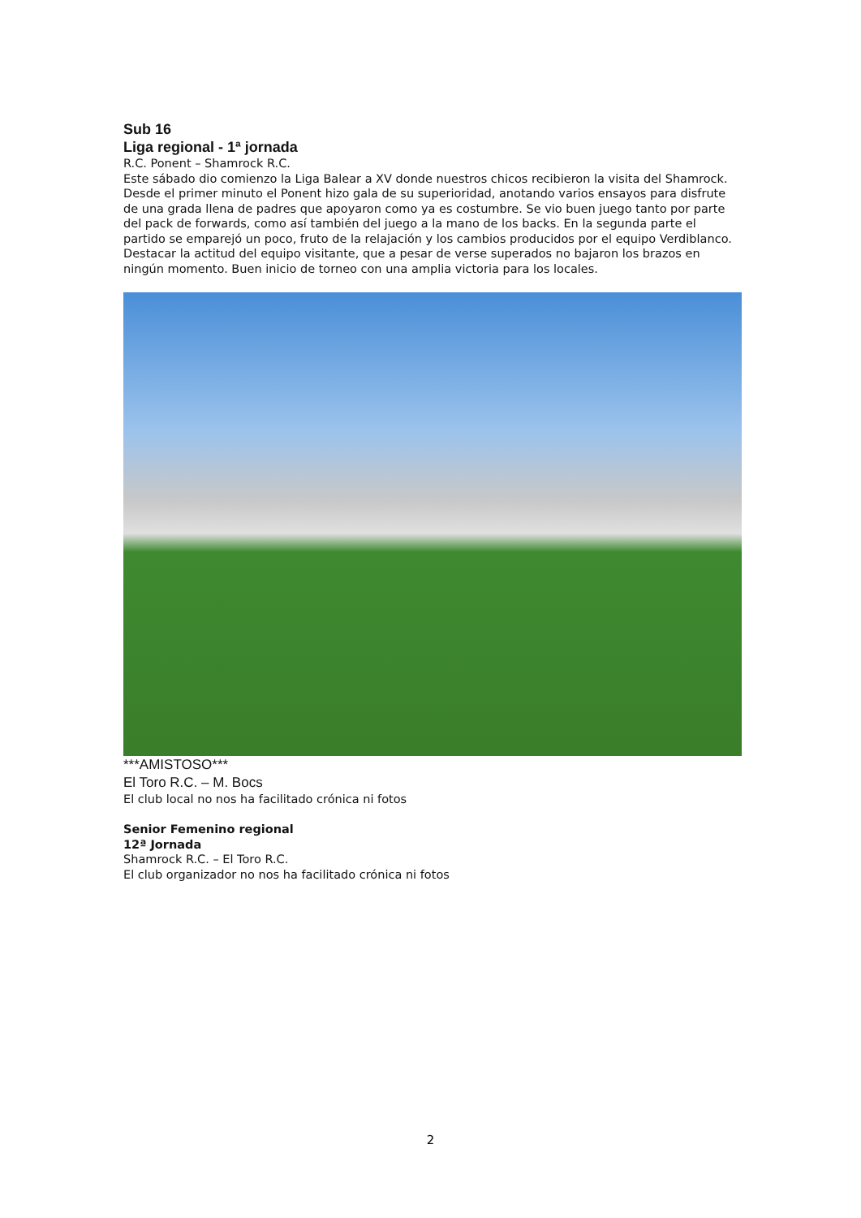Sub 16
Liga regional - 1ª jornada
R.C. Ponent – Shamrock R.C.
Este sábado dio comienzo la Liga Balear a XV donde nuestros chicos recibieron la visita del Shamrock.
Desde el primer minuto el Ponent hizo gala de su superioridad, anotando varios ensayos para disfrute de una grada llena de padres que apoyaron como ya es costumbre. Se vio buen juego tanto por parte del pack de forwards, como así también del juego a la mano de los backs. En la segunda parte el partido se emparejó un poco, fruto de la relajación y los cambios producidos por el equipo Verdiblanco. Destacar la actitud del equipo visitante, que a pesar de verse superados no bajaron los brazos en ningún momento. Buen inicio de torneo con una amplia victoria para los locales.
***AMISTOSO***
El Toro R.C. – M. Bocs
El club local no nos ha facilitado crónica ni fotos
Senior Femenino regional
12ª Jornada
Shamrock R.C. – El Toro R.C.
El club organizador no nos ha facilitado crónica ni fotos
2